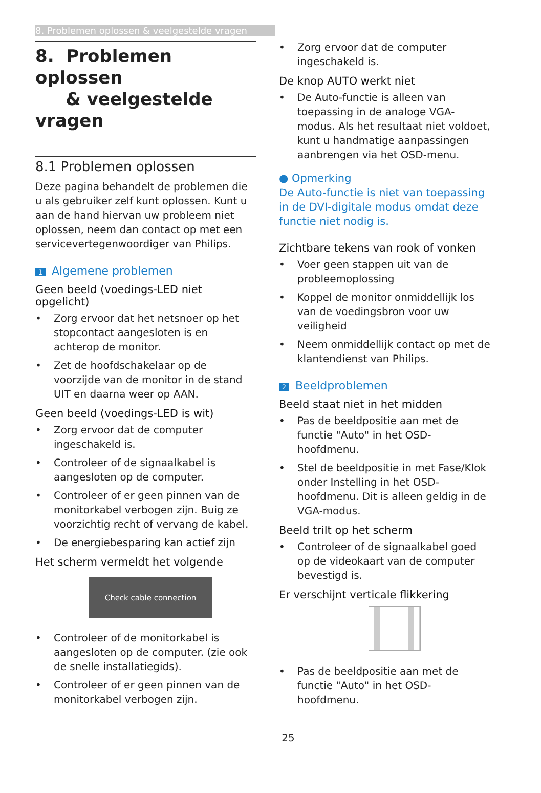8. Problemen oplossen & veelgestelde vragen
8. Problemen oplossen
& veelgestelde vragen
8.1 Problemen oplossen
Deze pagina behandelt de problemen die u als gebruiker zelf kunt oplossen. Kunt u aan de hand hiervan uw probleem niet oplossen, neem dan contact op met een servicevertegenwoordiger van Philips.
1 Algemene problemen
Geen beeld (voedings-LED niet opgelicht)
• Zorg ervoor dat het netsnoer op het stopcontact aangesloten is en achterop de monitor.
• Zet de hoofdschakelaar op de voorzijde van de monitor in de stand UIT en daarna weer op AAN.
Geen beeld (voedings-LED is wit)
• Zorg ervoor dat de computer ingeschakeld is.
• Controleer of de signaalkabel is aangesloten op de computer.
• Controleer of er geen pinnen van de monitorkabel verbogen zijn. Buig ze voorzichtig recht of vervang de kabel.
• De energiebesparing kan actief zijn
Het scherm vermeldt het volgende
Check cable connection
• Controleer of de monitorkabel is aangesloten op de computer. (zie ook de snelle installatiegids).
• Controleer of er geen pinnen van de monitorkabel verbogen zijn.
• Zorg ervoor dat de computer ingeschakeld is.
De knop AUTO werkt niet
• De Auto-functie is alleen van toepassing in de analoge VGA-modus. Als het resultaat niet voldoet, kunt u handmatige aanpassingen aanbrengen via het OSD-menu.
● Opmerking
De Auto-functie is niet van toepassing in de DVI-digitale modus omdat deze functie niet nodig is.
Zichtbare tekens van rook of vonken
• Voer geen stappen uit van de probleemoplossing
• Koppel de monitor onmiddellijk los van de voedingsbron voor uw veiligheid
• Neem onmiddellijk contact op met de klantendienst van Philips.
2 Beeldproblemen
Beeld staat niet in het midden
• Pas de beeldpositie aan met de functie "Auto" in het OSD-hoofdmenu.
• Stel de beeldpositie in met Fase/Klok onder Instelling in het OSD-hoofdmenu. Dit is alleen geldig in de VGA-modus.
Beeld trilt op het scherm
• Controleer of de signaalkabel goed op de videokaart van de computer bevestigd is.
Er verschijnt verticale flikkering
• Pas de beeldpositie aan met de functie "Auto" in het OSD-hoofdmenu.
25